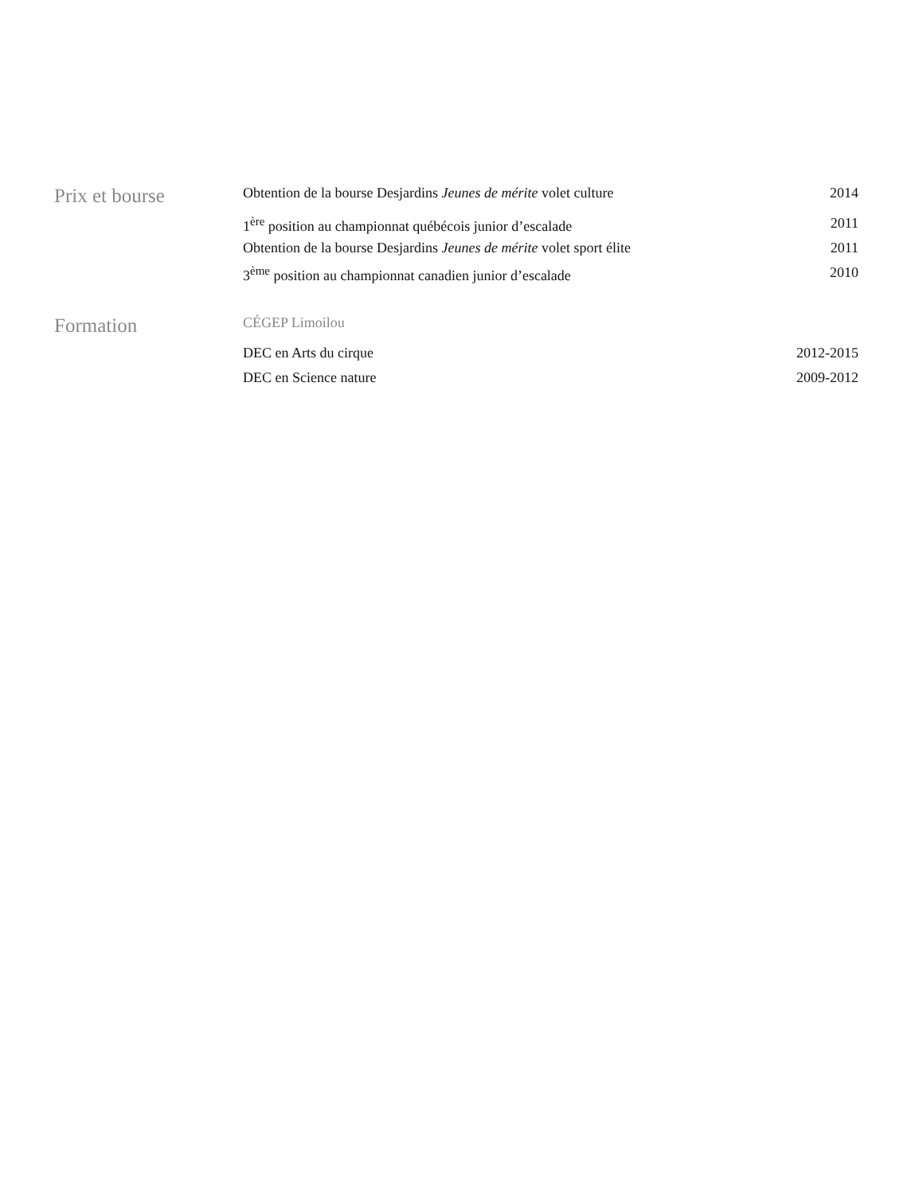Prix et bourse
Obtention de la bourse Desjardins Jeunes de mérite volet culture 2014
1<sup>ère</sup> position au championnat québécois junior d’escalade 2011
Obtention de la bourse Desjardins Jeunes de mérite volet sport élite 2011
3<sup>ème</sup> position au championnat canadien junior d’escalade 2010
Formation
CÉGEP Limoilou
DEC en Arts du cirque 2012-2015
DEC en Science nature 2009-2012